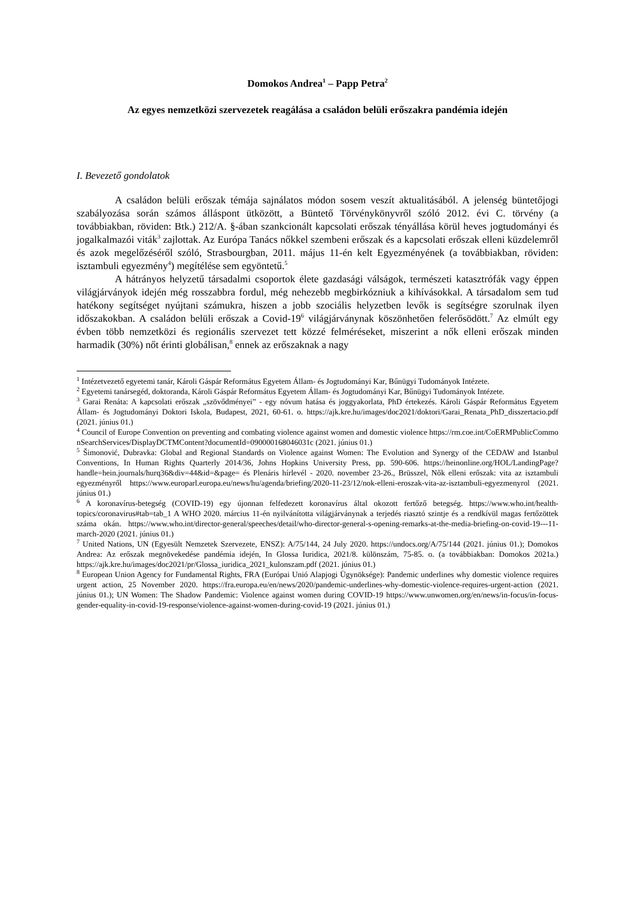Domokos Andrea<sup>1</sup> – Papp Petra<sup>2</sup>
Az egyes nemzetközi szervezetek reagálása a családon belüli erőszakra pandémia idején
I. Bevezető gondolatok
A családon belüli erőszak témája sajnálatos módon sosem veszít aktualitásából. A jelenség büntetőjogi szabályozása során számos álláspont ütközött, a Büntető Törvénykönyvről szóló 2012. évi C. törvény (a továbbiakban, röviden: Btk.) 212/A. §-ában szankcionált kapcsolati erőszak tényállása körül heves jogtudományi és jogalkalmazói viták<sup>3</sup> zajlottak. Az Európa Tanács nőkkel szembeni erőszak és a kapcsolati erőszak elleni küzdelemről és azok megelőzéséről szóló, Strasbourgban, 2011. május 11-én kelt Egyezményének (a továbbiakban, röviden: isztambuli egyezmény<sup>4</sup>) megítélése sem egyöntetű.<sup>5</sup>
A hátrányos helyzetű társadalmi csoportok élete gazdasági válságok, természeti katasztrófák vagy éppen világjárványok idején még rosszabbra fordul, még nehezebb megbirkózniuk a kihívásokkal. A társadalom sem tud hatékony segítséget nyújtani számukra, hiszen a jobb szociális helyzetben levők is segítségre szorulnak ilyen időszakokban. A családon belüli erőszak a Covid-19<sup>6</sup> világjárványnak köszönhetően felerősödött.<sup>7</sup> Az elmúlt egy évben több nemzetközi és regionális szervezet tett közzé felméréseket, miszerint a nők elleni erőszak minden harmadik (30%) nőt érinti globálisan,<sup>8</sup> ennek az erőszaknak a nagy
<sup>1</sup> Intézetvezető egyetemi tanár, Károli Gáspár Református Egyetem Állam- és Jogtudományi Kar, Bűnügyi Tudományok Intézete.
<sup>2</sup> Egyetemi tanársegéd, doktoranda, Károli Gáspár Református Egyetem Állam- és Jogtudományi Kar, Bűnügyi Tudományok Intézete.
<sup>3</sup> Garai Renáta: A kapcsolati erőszak „szövődményei” - egy nóvum hatása és joggyakorlata, PhD értekezés. Károli Gáspár Református Egyetem Állam- és Jogtudományi Doktori Iskola, Budapest, 2021, 60-61. o. https://ajk.kre.hu/images/doc2021/doktori/Garai_Renata_PhD_disszertacio.pdf (2021. június 01.)
<sup>4</sup> Council of Europe Convention on preventing and combating violence against women and domestic violence https://rm.coe.int/CoERMPublicCommonSearchServices/DisplayDCTMContent?documentId=090000168046031c (2021. június 01.)
<sup>5</sup> Šimonović, Dubravka: Global and Regional Standards on Violence against Women: The Evolution and Synergy of the CEDAW and Istanbul Conventions, In Human Rights Quarterly 2014/36, Johns Hopkins University Press, pp. 590-606. https://heinonline.org/HOL/LandingPage?handle=hein.journals/hurq36&div=44&id=&page= és Plenáris hírlevél - 2020. november 23-26., Brüsszel, Nők elleni erőszak: vita az isztambuli egyezményről https://www.europarl.europa.eu/news/hu/agenda/briefing/2020-11-23/12/nok-elleni-eroszak-vita-az-isztambuli-egyezmenyrol (2021. június 01.)
<sup>6</sup> A koronavírus-betegség (COVID-19) egy újonnan felfedezett koronavírus által okozott fertőző betegség. https://www.who.int/health-topics/coronavirus#tab=tab_1 A WHO 2020. március 11-én nyilvánította világjárványnak a terjedés riasztó szintje és a rendkívül magas fertőzöttek száma okán. https://www.who.int/director-general/speeches/detail/who-director-general-s-opening-remarks-at-the-media-briefing-on-covid-19---11-march-2020 (2021. június 01.)
<sup>7</sup> United Nations, UN (Egyesült Nemzetek Szervezete, ENSZ): A/75/144, 24 July 2020. https://undocs.org/A/75/144 (2021. június 01.); Domokos Andrea: Az erőszak megnövekedése pandémia idején, In Glossa Iuridica, 2021/8. különszám, 75-85. o. (a továbbiakban: Domokos 2021a.) https://ajk.kre.hu/images/doc2021/pr/Glossa_iuridica_2021_kulonszam.pdf (2021. június 01.)
<sup>8</sup> European Union Agency for Fundamental Rights, FRA (Európai Unió Alapjogi Ügynöksége): Pandemic underlines why domestic violence requires urgent action, 25 November 2020. https://fra.europa.eu/en/news/2020/pandemic-underlines-why-domestic-violence-requires-urgent-action (2021. június 01.); UN Women: The Shadow Pandemic: Violence against women during COVID-19 https://www.unwomen.org/en/news/in-focus/in-focus-gender-equality-in-covid-19-response/violence-against-women-during-covid-19 (2021. június 01.)